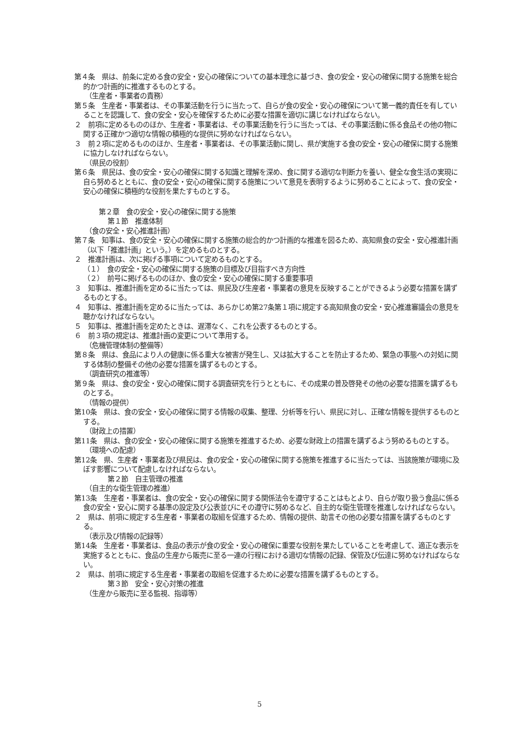第４条　県は、前条に定める食の安全・安心の確保についての基本理念に基づき、食の安全・安心の確保に関する施策を総合的かつ計画的に推進するものとする。
（生産者・事業者の責務）
第５条　生産者・事業者は、その事業活動を行うに当たって、自らが食の安全・安心の確保について第一義的責任を有していることを認識して、食の安全・安心を確保するために必要な措置を適切に講じなければならない。
２　前項に定めるもののほか、生産者・事業者は、その事業活動を行うに当たっては、その事業活動に係る食品その他の物に関する正確かつ適切な情報の積極的な提供に努めなければならない。
３　前２項に定めるもののほか、生産者・事業者は、その事業活動に関し、県が実施する食の安全・安心の確保に関する施策に協力しなければならない。
（県民の役割）
第６条　県民は、食の安全・安心の確保に関する知識と理解を深め、食に関する適切な判断力を養い、健全な食生活の実現に自ら努めるとともに、食の安全・安心の確保に関する施策について意見を表明するように努めることによって、食の安全・安心の確保に積極的な役割を果たすものとする。
第２章　食の安全・安心の確保に関する施策
第１節　推進体制
（食の安全・安心推進計画）
第７条　知事は、食の安全・安心の確保に関する施策の総合的かつ計画的な推進を図るため、高知県食の安全・安心推進計画（以下「推進計画」という。）を定めるものとする。
２　推進計画は、次に掲げる事項について定めるものとする。
（１）　食の安全・安心の確保に関する施策の目標及び目指すべき方向性
（２）　前号に掲げるもののほか、食の安全・安心の確保に関する重要事項
３　知事は、推進計画を定めるに当たっては、県民及び生産者・事業者の意見を反映することができるよう必要な措置を講ずるものとする。
４　知事は、推進計画を定めるに当たっては、あらかじめ第27条第１項に規定する高知県食の安全・安心推進審議会の意見を聴かなければならない。
５　知事は、推進計画を定めたときは、遅滞なく、これを公表するものとする。
６　前３項の規定は、推進計画の変更について準用する。
（危機管理体制の整備等）
第８条　県は、食品により人の健康に係る重大な被害が発生し、又は拡大することを防止するため、緊急の事態への対処に関する体制の整備その他の必要な措置を講ずるものとする。
（調査研究の推進等）
第９条　県は、食の安全・安心の確保に関する調査研究を行うとともに、その成果の普及啓発その他の必要な措置を講ずるものとする。
（情報の提供）
第10条　県は、食の安全・安心の確保に関する情報の収集、整理、分析等を行い、県民に対し、正確な情報を提供するものとする。
（財政上の措置）
第11条　県は、食の安全・安心の確保に関する施策を推進するため、必要な財政上の措置を講ずるよう努めるものとする。
（環境への配慮）
第12条　県、生産者・事業者及び県民は、食の安全・安心の確保に関する施策を推進するに当たっては、当該施策が環境に及ぼす影響について配慮しなければならない。
第２節　自主管理の推進
（自主的な衛生管理の推進）
第13条　生産者・事業者は、食の安全・安心の確保に関する関係法令を遵守することはもとより、自らが取り扱う食品に係る食の安全・安心に関する基準の設定及び公表並びにその遵守に努めるなど、自主的な衛生管理を推進しなければならない。
２　県は、前項に規定する生産者・事業者の取組を促進するため、情報の提供、助言その他の必要な措置を講ずるものとする。
（表示及び情報の記録等）
第14条　生産者・事業者は、食品の表示が食の安全・安心の確保に重要な役割を果たしていることを考慮して、適正な表示を実施するとともに、食品の生産から販売に至る一連の行程における適切な情報の記録、保管及び伝達に努めなければならない。
２　県は、前項に規定する生産者・事業者の取組を促進するために必要な措置を講ずるものとする。
第３節　安全・安心対策の推進
（生産から販売に至る監視、指導等）
5